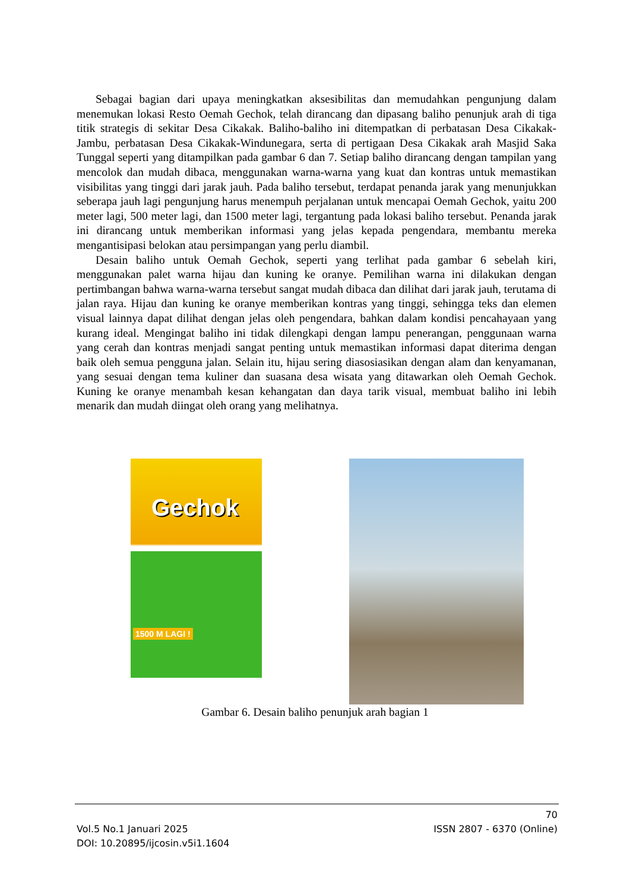Sebagai bagian dari upaya meningkatkan aksesibilitas dan memudahkan pengunjung dalam menemukan lokasi Resto Oemah Gechok, telah dirancang dan dipasang baliho penunjuk arah di tiga titik strategis di sekitar Desa Cikakak. Baliho-baliho ini ditempatkan di perbatasan Desa Cikakak-Jambu, perbatasan Desa Cikakak-Windunegara, serta di pertigaan Desa Cikakak arah Masjid Saka Tunggal seperti yang ditampilkan pada gambar 6 dan 7. Setiap baliho dirancang dengan tampilan yang mencolok dan mudah dibaca, menggunakan warna-warna yang kuat dan kontras untuk memastikan visibilitas yang tinggi dari jarak jauh. Pada baliho tersebut, terdapat penanda jarak yang menunjukkan seberapa jauh lagi pengunjung harus menempuh perjalanan untuk mencapai Oemah Gechok, yaitu 200 meter lagi, 500 meter lagi, dan 1500 meter lagi, tergantung pada lokasi baliho tersebut. Penanda jarak ini dirancang untuk memberikan informasi yang jelas kepada pengendara, membantu mereka mengantisipasi belokan atau persimpangan yang perlu diambil.
Desain baliho untuk Oemah Gechok, seperti yang terlihat pada gambar 6 sebelah kiri, menggunakan palet warna hijau dan kuning ke oranye. Pemilihan warna ini dilakukan dengan pertimbangan bahwa warna-warna tersebut sangat mudah dibaca dan dilihat dari jarak jauh, terutama di jalan raya. Hijau dan kuning ke oranye memberikan kontras yang tinggi, sehingga teks dan elemen visual lainnya dapat dilihat dengan jelas oleh pengendara, bahkan dalam kondisi pencahayaan yang kurang ideal. Mengingat baliho ini tidak dilengkapi dengan lampu penerangan, penggunaan warna yang cerah dan kontras menjadi sangat penting untuk memastikan informasi dapat diterima dengan baik oleh semua pengguna jalan. Selain itu, hijau sering diasosiasikan dengan alam dan kenyamanan, yang sesuai dengan tema kuliner dan suasana desa wisata yang ditawarkan oleh Oemah Gechok. Kuning ke oranye menambah kesan kehangatan dan daya tarik visual, membuat baliho ini lebih menarik dan mudah diingat oleh orang yang melihatnya.
Gechok
1500 M LAGI !
Gambar 6. Desain baliho penunjuk arah bagian 1
70
Vol.5 No.1 Januari 2025 ISSN 2807 - 6370 (Online)
DOI: 10.20895/ijcosin.v5i1.1604